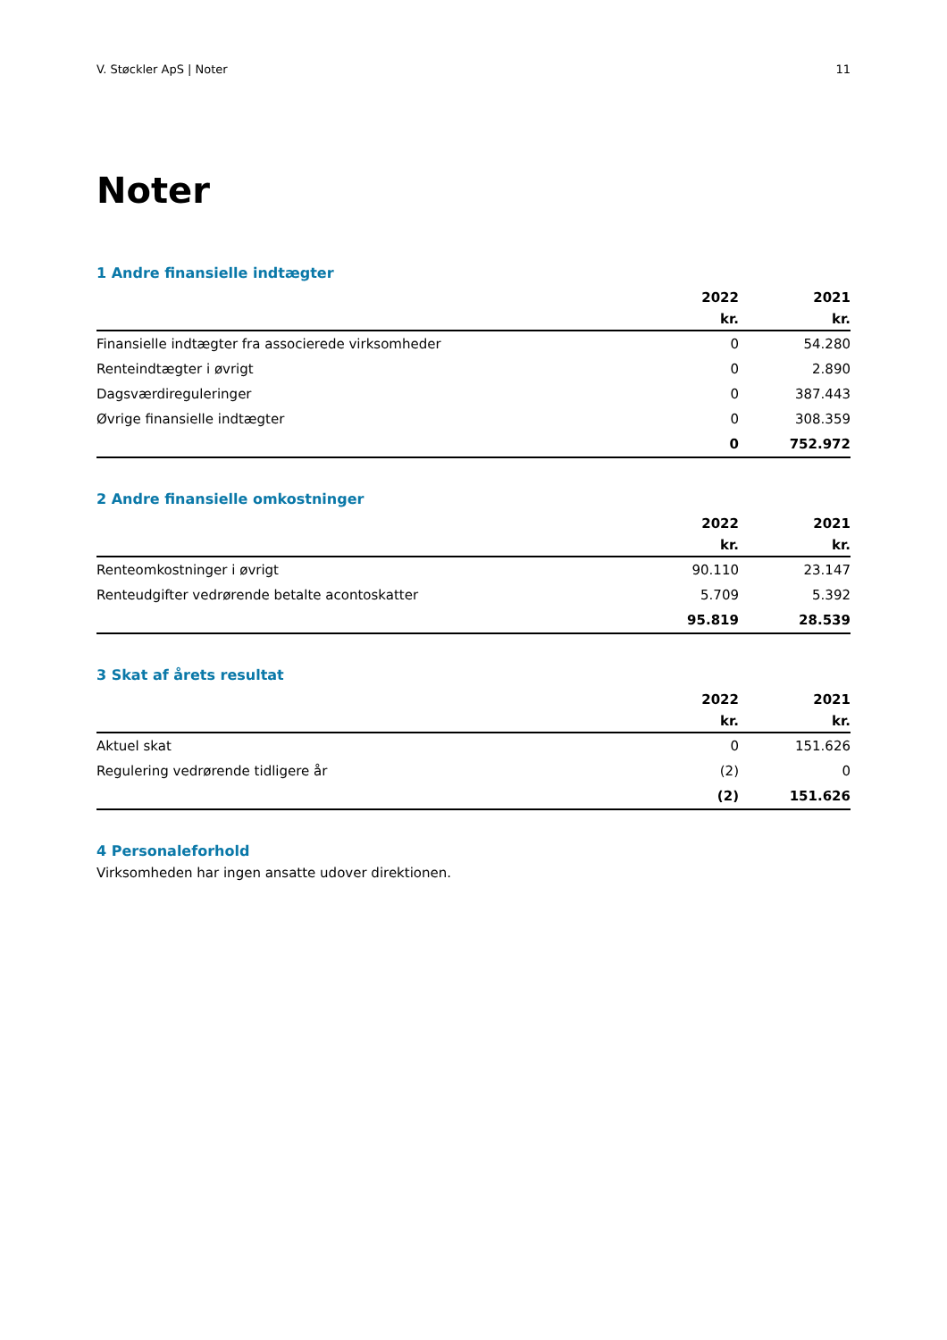V. Støckler ApS | Noter 11
Noter
1 Andre finansielle indtægter
| | 2022 | 2021 |
| --- | --- | --- |
| | kr. | kr. |
| Finansielle indtægter fra associerede virksomheder | 0 | 54.280 |
| Renteindtægter i øvrigt | 0 | 2.890 |
| Dagsværdireguleringer | 0 | 387.443 |
| Øvrige finansielle indtægter | 0 | 308.359 |
| | 0 | 752.972 |
2 Andre finansielle omkostninger
| | 2022 | 2021 |
| --- | --- | --- |
| | kr. | kr. |
| Renteomkostninger i øvrigt | 90.110 | 23.147 |
| Renteudgifter vedrørende betalte acontoskatter | 5.709 | 5.392 |
| | 95.819 | 28.539 |
3 Skat af årets resultat
| | 2022 | 2021 |
| --- | --- | --- |
| | kr. | kr. |
| Aktuel skat | 0 | 151.626 |
| Regulering vedrørende tidligere år | (2) | 0 |
| | (2) | 151.626 |
4 Personaleforhold
Virksomheden har ingen ansatte udover direktionen.